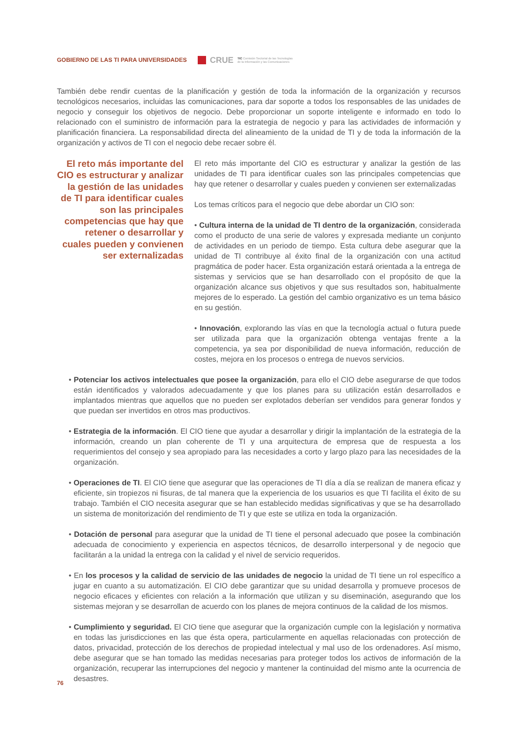GOBIERNO DE LAS TI PARA UNIVERSIDADES
CRUE
TIC Comisión Sectorial de las Tecnologías
de la Información y las Comunicaciones
También debe rendir cuentas de la planificación y gestión de toda la información de la organización y recursos tecnológicos necesarios, incluidas las comunicaciones, para dar soporte a todos los responsables de las unidades de negocio y conseguir los objetivos de negocio. Debe proporcionar un soporte inteligente e informado en todo lo relacionado con el suministro de información para la estrategia de negocio y para las actividades de información y planificación financiera. La responsabilidad directa del alineamiento de la unidad de TI y de toda la información de la organización y activos de TI con el negocio debe recaer sobre él.
El reto más importante del CIO es estructurar y analizar la gestión de las unidades de TI para identificar cuales son las principales competencias que hay que retener o desarrollar y cuales pueden y convienen ser externalizadas
El reto más importante del CIO es estructurar y analizar la gestión de las unidades de TI para identificar cuales son las principales competencias que hay que retener o desarrollar y cuales pueden y convienen ser externalizadas
Los temas críticos para el negocio que debe abordar un CIO son:
• Cultura interna de la unidad de TI dentro de la organización, considerada como el producto de una serie de valores y expresada mediante un conjunto de actividades en un periodo de tiempo. Esta cultura debe asegurar que la unidad de TI contribuye al éxito final de la organización con una actitud pragmática de poder hacer. Esta organización estará orientada a la entrega de sistemas y servicios que se han desarrollado con el propósito de que la organización alcance sus objetivos y que sus resultados son, habitualmente mejores de lo esperado. La gestión del cambio organizativo es un tema básico en su gestión.
• Innovación, explorando las vías en que la tecnología actual o futura puede ser utilizada para que la organización obtenga ventajas frente a la competencia, ya sea por disponibilidad de nueva información, reducción de costes, mejora en los procesos o entrega de nuevos servicios.
• Potenciar los activos intelectuales que posee la organización, para ello el CIO debe asegurarse de que todos están identificados y valorados adecuadamente y que los planes para su utilización están desarrollados e implantados mientras que aquellos que no pueden ser explotados deberían ser vendidos para generar fondos y que puedan ser invertidos en otros mas productivos.
• Estrategia de la información. El CIO tiene que ayudar a desarrollar y dirigir la implantación de la estrategia de la información, creando un plan coherente de TI y una arquitectura de empresa que de respuesta a los requerimientos del consejo y sea apropiado para las necesidades a corto y largo plazo para las necesidades de la organización.
• Operaciones de TI. El CIO tiene que asegurar que las operaciones de TI día a día se realizan de manera eficaz y eficiente, sin tropiezos ni fisuras, de tal manera que la experiencia de los usuarios es que TI facilita el éxito de su trabajo. También el CIO necesita asegurar que se han establecido medidas significativas y que se ha desarrollado un sistema de monitorización del rendimiento de TI y que este se utiliza en toda la organización.
• Dotación de personal para asegurar que la unidad de TI tiene el personal adecuado que posee la combinación adecuada de conocimiento y experiencia en aspectos técnicos, de desarrollo interpersonal y de negocio que facilitarán a la unidad la entrega con la calidad y el nivel de servicio requeridos.
• En los procesos y la calidad de servicio de las unidades de negocio la unidad de TI tiene un rol específico a jugar en cuanto a su automatización. El CIO debe garantizar que su unidad desarrolla y promueve procesos de negocio eficaces y eficientes con relación a la información que utilizan y su diseminación, asegurando que los sistemas mejoran y se desarrollan de acuerdo con los planes de mejora continuos de la calidad de los mismos.
• Cumplimiento y seguridad. El CIO tiene que asegurar que la organización cumple con la legislación y normativa en todas las jurisdicciones en las que ésta opera, particularmente en aquellas relacionadas con protección de datos, privacidad, protección de los derechos de propiedad intelectual y mal uso de los ordenadores. Así mismo, debe asegurar que se han tomado las medidas necesarias para proteger todos los activos de información de la organización, recuperar las interrupciones del negocio y mantener la continuidad del mismo ante la ocurrencia de desastres.
76